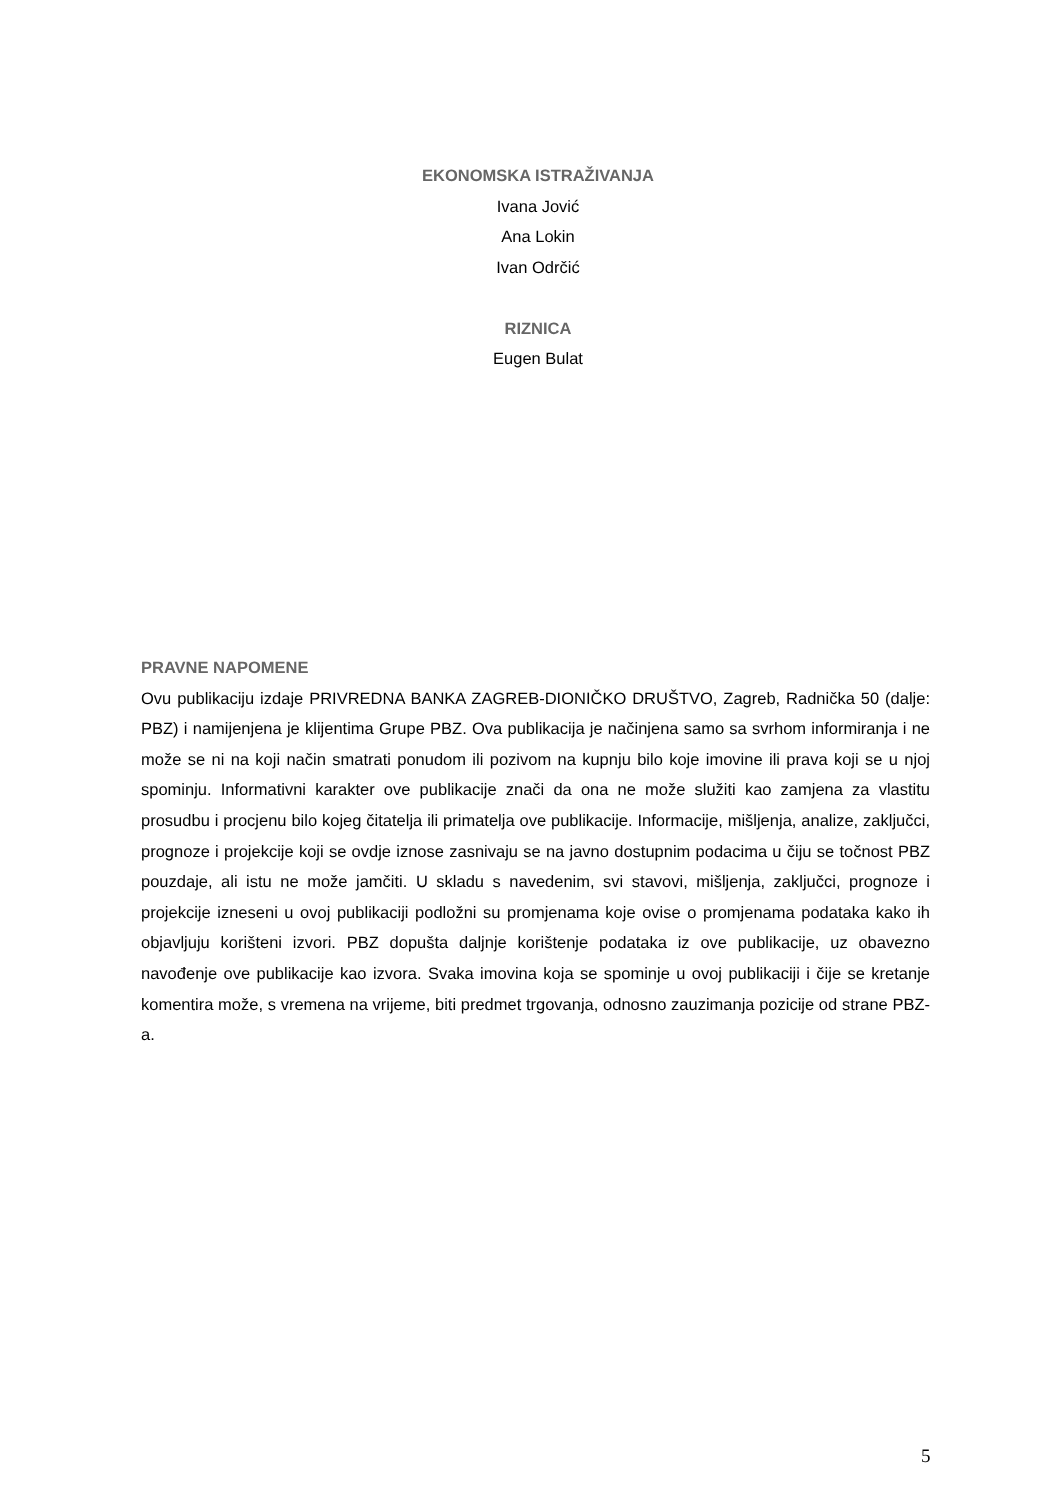EKONOMSKA ISTRAŽIVANJA
Ivana Jović
Ana Lokin
Ivan Odrčić
RIZNICA
Eugen Bulat
PRAVNE NAPOMENE
Ovu publikaciju izdaje PRIVREDNA BANKA ZAGREB-DIONIČKO DRUŠTVO, Zagreb, Radnička 50 (dalje: PBZ) i namijenjena je klijentima Grupe PBZ. Ova publikacija je načinjena samo sa svrhom informiranja i ne može se ni na koji način smatrati ponudom ili pozivom na kupnju bilo koje imovine ili prava koji se u njoj spominju. Informativni karakter ove publikacije znači da ona ne može služiti kao zamjena za vlastitu prosudbu i procjenu bilo kojeg čitatelja ili primatelja ove publikacije. Informacije, mišljenja, analize, zaključci, prognoze i projekcije koji se ovdje iznose zasnivaju se na javno dostupnim podacima u čiju se točnost PBZ pouzdaje, ali istu ne može jamčiti. U skladu s navedenim, svi stavovi, mišljenja, zaključci, prognoze i projekcije izneseni u ovoj publikaciji podložni su promjenama koje ovise o promjenama podataka kako ih objavljuju korišteni izvori. PBZ dopušta daljnje korištenje podataka iz ove publikacije, uz obavezno navođenje ove publikacije kao izvora. Svaka imovina koja se spominje u ovoj publikaciji i čije se kretanje komentira može, s vremena na vrijeme, biti predmet trgovanja, odnosno zauzimanja pozicije od strane PBZ-a.
5